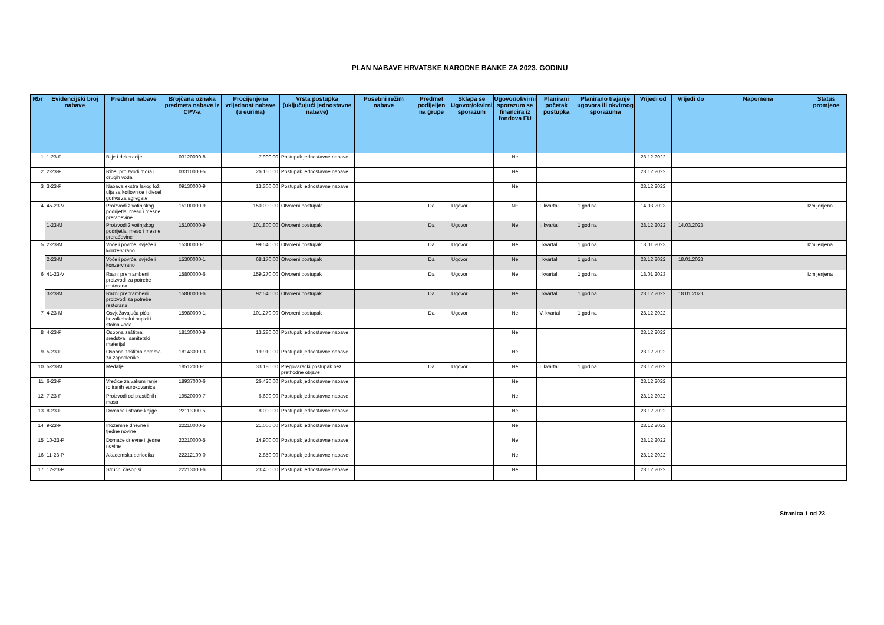PLAN NABAVE HRVATSKE NARODNE BANKE ZA 2023. GODINU
| Rbr | Evidencijski broj nabave | Predmet nabave | Brojčana oznaka predmeta nabave iz CPV-a | Procijenjena vrijednost nabave (u eurima) | Vrsta postupka (uključujući jednostavne nabave) | Posebni režim nabave | Predmet podijeljen na grupe | Sklapa se Ugovor/okvirni sporazum | Ugovor/okvirni sporazum se financira iz fondova EU | Planirani početak postupka | Planirano trajanje ugovora ili okvirnog sporazuma | Vrijedi od | Vrijedi do | Napomena | Status promjene |
| --- | --- | --- | --- | --- | --- | --- | --- | --- | --- | --- | --- | --- | --- | --- | --- |
| 1 | 1-23-P | Bilje i dekoracije | 03120000-8 | 7.900,00 | Postupak jednostavne nabave | | | | Ne | | | 28.12.2022 | | | |
| 2 | 2-23-P | Ribe, proizvodi mora i drugih voda | 03310000-5 | 26.150,00 | Postupak jednostavne nabave | | | | Ne | | | 28.12.2022 | | | |
| 3 | 3-23-P | Nabava ekstra lakog lož ulja za kotlovnice i diesel goriva za agregate | 09130000-9 | 13.300,00 | Postupak jednostavne nabave | | | | Ne | | | 28.12.2022 | | | |
| 4 | 45-23-V | Proizvodi životinjskog podrijetla, meso i mesne prerađevine | 15100000-9 | 150.000,00 | Otvoreni postupak | | Da | Ugovor | NE | II. kvartal | 1 godina | 14.03.2023 | | | Izmijenjena |
| | 1-23-M | Proizvodi životinjskog podrijetla, meso i mesne prerađevine | 15100000-9 | 101.800,00 | Otvoreni postupak | | Da | Ugovor | Ne | II. kvartal | 1 godina | 28.12.2022 | 14.03.2023 | | |
| 5 | 2-23-M | Voće i povrće, svježe i konzervirano | 15300000-1 | 99.540,00 | Otvoreni postupak | | Da | Ugovor | Ne | I. kvartal | 1 godina | 18.01.2023 | | | Izmijenjena |
| | 2-23-M | Voće i povrće, svježe i konzervirano | 15300000-1 | 68.170,00 | Otvoreni postupak | | Da | Ugovor | Ne | I. kvartal | 1 godina | 28.12.2022 | 18.01.2023 | | |
| 6 | 41-23-V | Razni prehrambeni proizvodi za potrebe restorana | 15800000-6 | 159.270,00 | Otvoreni postupak | | Da | Ugovor | Ne | I. kvartal | 1 godina | 18.01.2023 | | | Izmijenjena |
| | 3-23-M | Razni prehrambeni proizvodi za potrebe restorana | 15800000-6 | 92.540,00 | Otvoreni postupak | | Da | Ugovor | Ne | I. kvartal | 1 godina | 28.12.2022 | 18.01.2023 | | |
| 7 | 4-23-M | Osvježavajuća pića-bezalkoholni napici i stolna voda | 15980000-1 | 101.270,00 | Otvoreni postupak | | Da | Ugovor | Ne | IV. kvartal | 1 godina | 28.12.2022 | | | |
| 8 | 4-23-P | Osobna zaštitna sredstva i sanitetski materijal | 18130000-9 | 13.280,00 | Postupak jednostavne nabave | | | | Ne | | | 28.12.2022 | | | |
| 9 | 5-23-P | Osobna zaštitna oprema za zaposlenike | 18143000-3 | 19.910,00 | Postupak jednostavne nabave | | | | Ne | | | 28.12.2022 | | | |
| 10 | 5-23-M | Medalje | 18512000-1 | 33.180,00 | Pregovarački postupak bez prethodne objave | | Da | Ugovor | Ne | II. kvartal | 1 godina | 28.12.2022 | | | |
| 11 | 6-23-P | Vrećice za vakumiranje roliranih eurokovanica | 18937000-6 | 26.420,00 | Postupak jednostavne nabave | | | | Ne | | | 28.12.2022 | | | |
| 12 | 7-23-P | Proizvodi od plastičnih masa | 19520000-7 | 6.690,00 | Postupak jednostavne nabave | | | | Ne | | | 28.12.2022 | | | |
| 13 | 8-23-P | Domaće i strane knjige | 22113000-5 | 8.000,00 | Postupak jednostavne nabave | | | | Ne | | | 28.12.2022 | | | |
| 14 | 9-23-P | Inozemne dnevne i tjedne novine | 22210000-5 | 21.000,00 | Postupak jednostavne nabave | | | | Ne | | | 28.12.2022 | | | |
| 15 | 10-23-P | Domaće dnevne i tjedne novine | 22210000-5 | 14.900,00 | Postupak jednostavne nabave | | | | Ne | | | 28.12.2022 | | | |
| 16 | 11-23-P | Akademska periodika | 22212100-0 | 2.850,00 | Postupak jednostavne nabave | | | | Ne | | | 28.12.2022 | | | |
| 17 | 12-23-P | Stručni časopisi | 22213000-6 | 23.400,00 | Postupak jednostavne nabave | | | | Ne | | | 28.12.2022 | | | |
Stranica 1 od 23